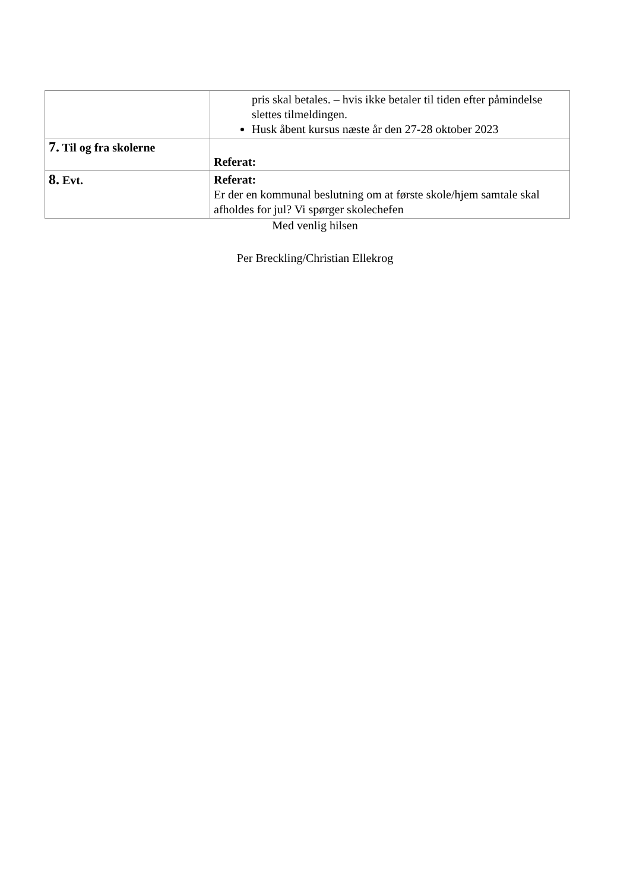| | pris skal betales. – hvis ikke betaler til tiden efter påmindelse slettes tilmeldingen. Husk åbent kursus næste år den 27-28 oktober 2023 |
| 7. Til og fra skolerne | Referat: |
| 8. Evt. | Referat: Er der en kommunal beslutning om at første skole/hjem samtale skal afholdes for jul? Vi spørger skolechefen |
Med venlig hilsen
Per Breckling/Christian Ellekrog